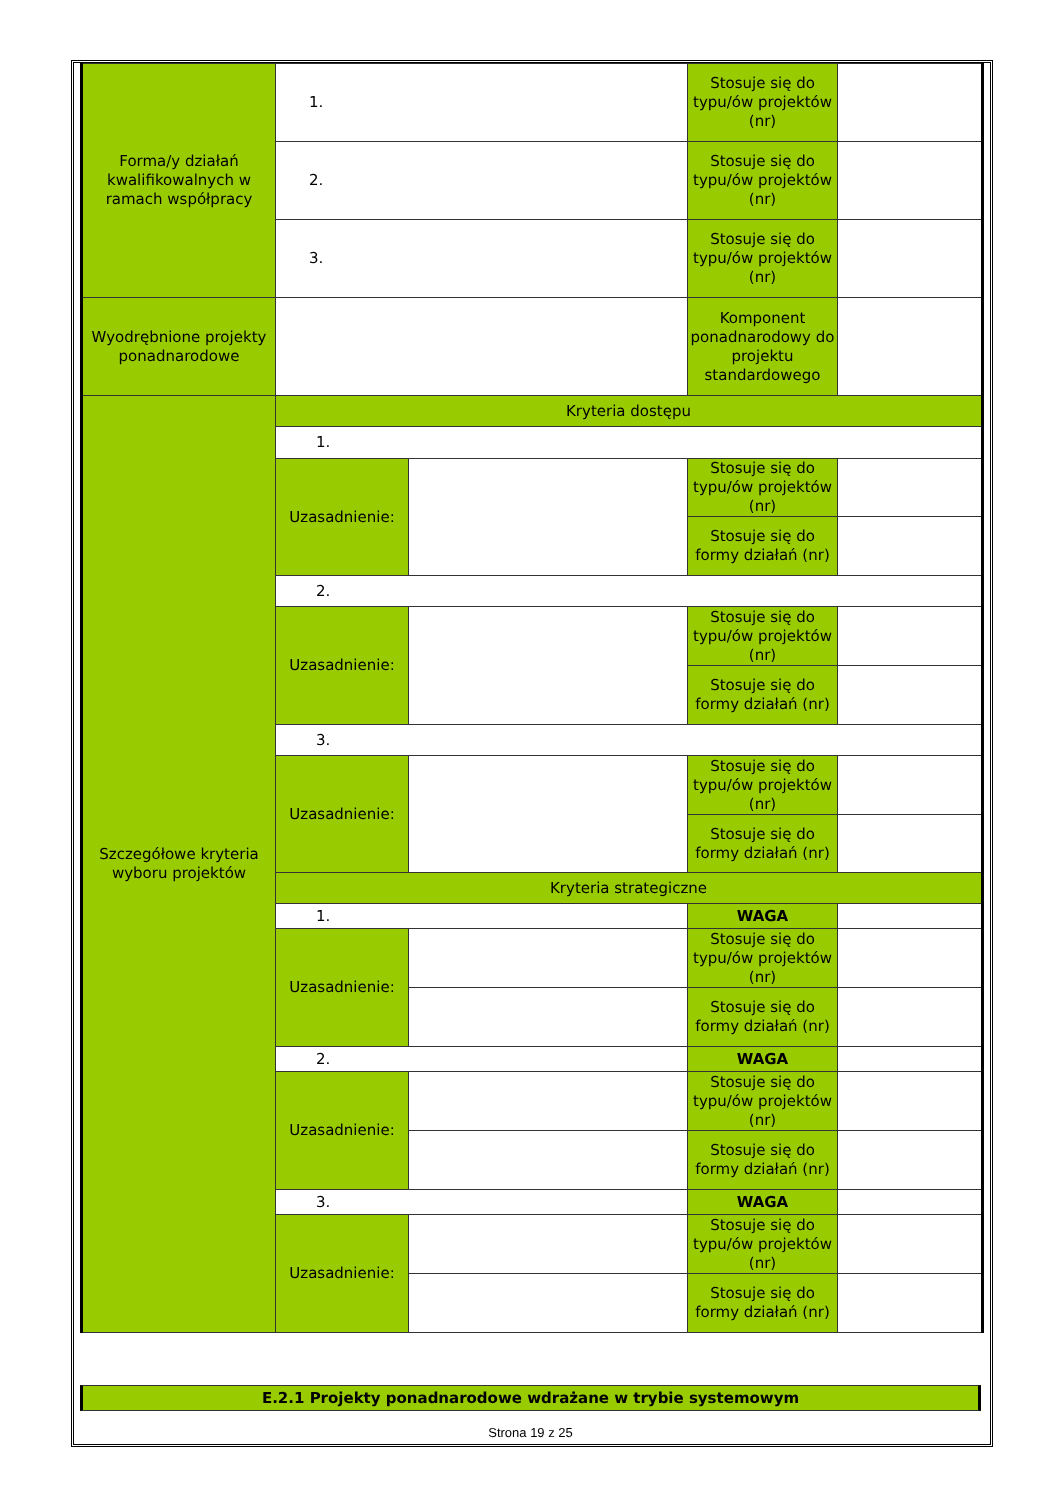| Forma/y działań kwalifikowalnych w ramach współpracy | 1. | | Stosuje się do typu/ów projektów (nr) | |
| | 2. | | Stosuje się do typu/ów projektów (nr) | |
| | 3. | | Stosuje się do typu/ów projektów (nr) | |
| Wyodrębnione projekty ponadnarodowe | | | Komponent ponadnarodowy do projektu standardowego | |
| Szczegółowe kryteria wyboru projektów | Kryteria dostępu | | | |
| | 1. | | | |
| | Uzasadnienie: | | Stosuje się do typu/ów projektów (nr) | |
| | | | Stosuje się do formy działań (nr) | |
| | 2. | | | |
| | Uzasadnienie: | | Stosuje się do typu/ów projektów (nr) | |
| | | | Stosuje się do formy działań (nr) | |
| | 3. | | | |
| | Uzasadnienie: | | Stosuje się do typu/ów projektów (nr) | |
| | | | Stosuje się do formy działań (nr) | |
| | Kryteria strategiczne | | | |
| | 1. | | WAGA | |
| | Uzasadnienie: | | Stosuje się do typu/ów projektów (nr) | |
| | | | Stosuje się do formy działań (nr) | |
| | 2. | | WAGA | |
| | Uzasadnienie: | | Stosuje się do typu/ów projektów (nr) | |
| | | | Stosuje się do formy działań (nr) | |
| | 3. | | WAGA | |
| | Uzasadnienie: | | Stosuje się do typu/ów projektów (nr) | |
| | | | Stosuje się do formy działań (nr) | |
E.2.1 Projekty ponadnarodowe wdrażane w trybie systemowym
Strona 19 z 25